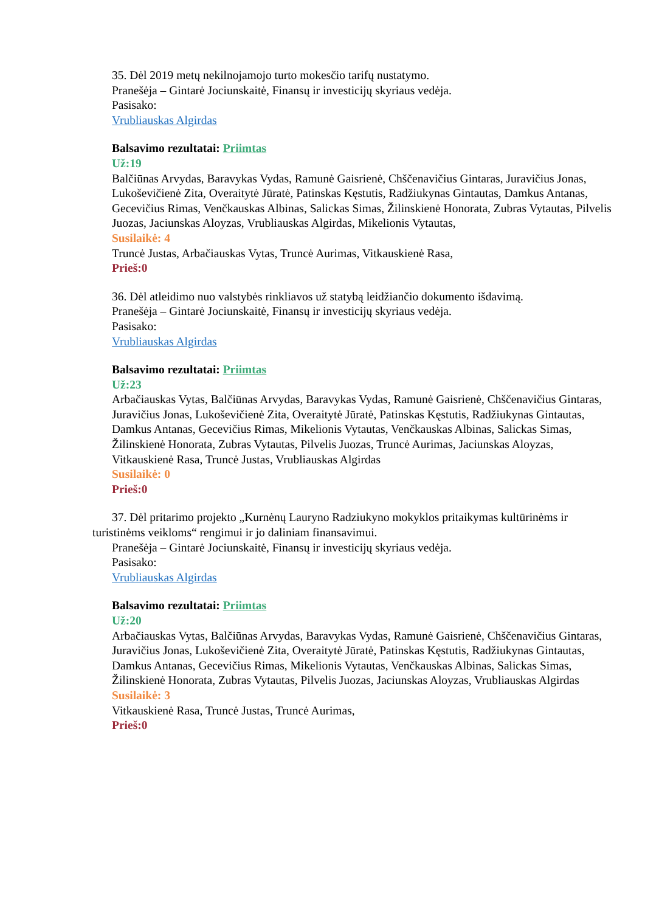35. Dėl 2019 metų nekilnojamojo turto mokesčio tarifų nustatymo.
Pranešėja – Gintarė Jociunskaitė, Finansų ir investicijų skyriaus vedėja.
Pasisako:
Vrubliauskas Algirdas
Balsavimo rezultatai: Priimtas
Už:19
Balčiūnas Arvydas, Baravykas Vydas, Ramunė Gaisrienė, Chščenavičius Gintaras, Juravičius Jonas, Lukoševičienė Zita, Overaitytė Jūratė, Patinskas Kęstutis, Radžiukynas Gintautas, Damkus Antanas, Gecevičius Rimas, Venčkauskas Albinas, Salickas Simas, Žilinskienė Honorata, Zubras Vytautas, Pilvelis Juozas, Jaciunskas Aloyzas, Vrubliauskas Algirdas, Mikelionis Vytautas,
Susilaikė: 4
Truncė Justas, Arbačiauskas Vytas, Truncė Aurimas, Vitkauskienė Rasa,
Prieš:0
36. Dėl atleidimo nuo valstybės rinkliavos už statybą leidžiančio dokumento išdavimą.
Pranešėja – Gintarė Jociunskaitė, Finansų ir investicijų skyriaus vedėja.
Pasisako:
Vrubliauskas Algirdas
Balsavimo rezultatai: Priimtas
Už:23
Arbačiauskas Vytas, Balčiūnas Arvydas, Baravykas Vydas, Ramunė Gaisrienė, Chščenavičius Gintaras, Juravičius Jonas, Lukoševičienė Zita, Overaitytė Jūratė, Patinskas Kęstutis, Radžiukynas Gintautas, Damkus Antanas, Gecevičius Rimas, Mikelionis Vytautas, Venčkauskas Albinas, Salickas Simas, Žilinskienė Honorata, Zubras Vytautas, Pilvelis Juozas, Truncė Aurimas, Jaciunskas Aloyzas, Vitkauskienė Rasa, Truncė Justas, Vrubliauskas Algirdas
Susilaikė: 0
Prieš:0
37. Dėl pritarimo projekto „Kurnėnų Lauryno Radziukyno mokyklos pritaikymas kultūrinėms ir turistinėms veikloms“ rengimui ir jo daliniam finansavimui.
Pranešėja – Gintarė Jociunskaitė, Finansų ir investicijų skyriaus vedėja.
Pasisako:
Vrubliauskas Algirdas
Balsavimo rezultatai: Priimtas
Už:20
Arbačiauskas Vytas, Balčiūnas Arvydas, Baravykas Vydas, Ramunė Gaisrienė, Chščenavičius Gintaras, Juravičius Jonas, Lukoševičienė Zita, Overaitytė Jūratė, Patinskas Kęstutis, Radžiukynas Gintautas, Damkus Antanas, Gecevičius Rimas, Mikelionis Vytautas, Venčkauskas Albinas, Salickas Simas, Žilinskienė Honorata, Zubras Vytautas, Pilvelis Juozas, Jaciunskas Aloyzas, Vrubliauskas Algirdas
Susilaikė: 3
Vitkauskienė Rasa, Truncė Justas, Truncė Aurimas,
Prieš:0